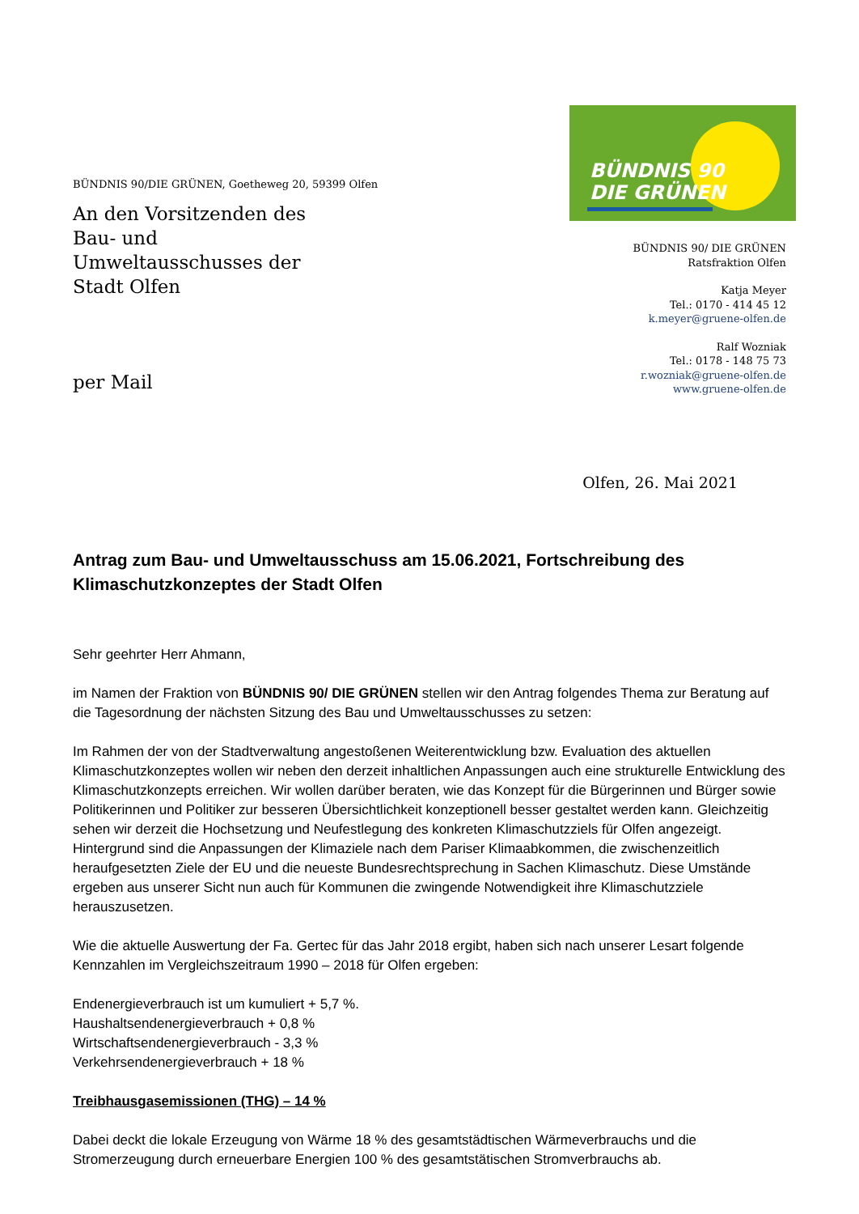BÜNDNIS 90/DIE GRÜNEN, Goetheweg 20, 59399 Olfen
An den Vorsitzenden des
Bau- und
Umweltausschusses der
Stadt Olfen
per Mail
BÜNDNIS 90
DIE GRÜNEN
BÜNDNIS 90/ DIE GRÜNEN
Ratsfraktion Olfen
Katja Meyer
Tel.: 0170 - 414 45 12
k.meyer@gruene-olfen.de
Ralf Wozniak
Tel.: 0178 - 148 75 73
r.wozniak@gruene-olfen.de
www.gruene-olfen.de
Olfen, 26. Mai 2021
Antrag zum Bau- und Umweltausschuss am 15.06.2021, Fortschreibung des Klimaschutzkonzeptes der Stadt Olfen
Sehr geehrter Herr Ahmann,
im Namen der Fraktion von BÜNDNIS 90/ DIE GRÜNEN stellen wir den Antrag folgendes Thema zur Beratung auf die Tagesordnung der nächsten Sitzung des Bau und Umweltausschusses zu setzen:
Im Rahmen der von der Stadtverwaltung angestoßenen Weiterentwicklung bzw. Evaluation des aktuellen Klimaschutzkonzeptes wollen wir neben den derzeit inhaltlichen Anpassungen auch eine strukturelle Entwicklung des Klimaschutzkonzepts erreichen. Wir wollen darüber beraten, wie das Konzept für die Bürgerinnen und Bürger sowie Politikerinnen und Politiker zur besseren Übersichtlichkeit konzeptionell besser gestaltet werden kann. Gleichzeitig sehen wir derzeit die Hochsetzung und Neufestlegung des konkreten Klimaschutzziels für Olfen angezeigt. Hintergrund sind die Anpassungen der Klimaziele nach dem Pariser Klimaabkommen, die zwischenzeitlich heraufgesetzten Ziele der EU und die neueste Bundesrechtsprechung in Sachen Klimaschutz. Diese Umstände ergeben aus unserer Sicht nun auch für Kommunen die zwingende Notwendigkeit ihre Klimaschutzziele herauszusetzen.
Wie die aktuelle Auswertung der Fa. Gertec für das Jahr 2018 ergibt, haben sich nach unserer Lesart folgende Kennzahlen im Vergleichszeitraum 1990 – 2018 für Olfen ergeben:
Endenergieverbrauch ist um kumuliert + 5,7 %.
Haushaltsendenergieverbrauch + 0,8 %
Wirtschaftsendenergieverbrauch - 3,3 %
Verkehrsendenergieverbrauch + 18 %
Treibhausgasemissionen (THG) – 14 %
Dabei deckt die lokale Erzeugung von Wärme 18 % des gesamtstädtischen Wärmeverbrauchs und die Stromerzeugung durch erneuerbare Energien 100 % des gesamtstätischen Stromverbrauchs ab.